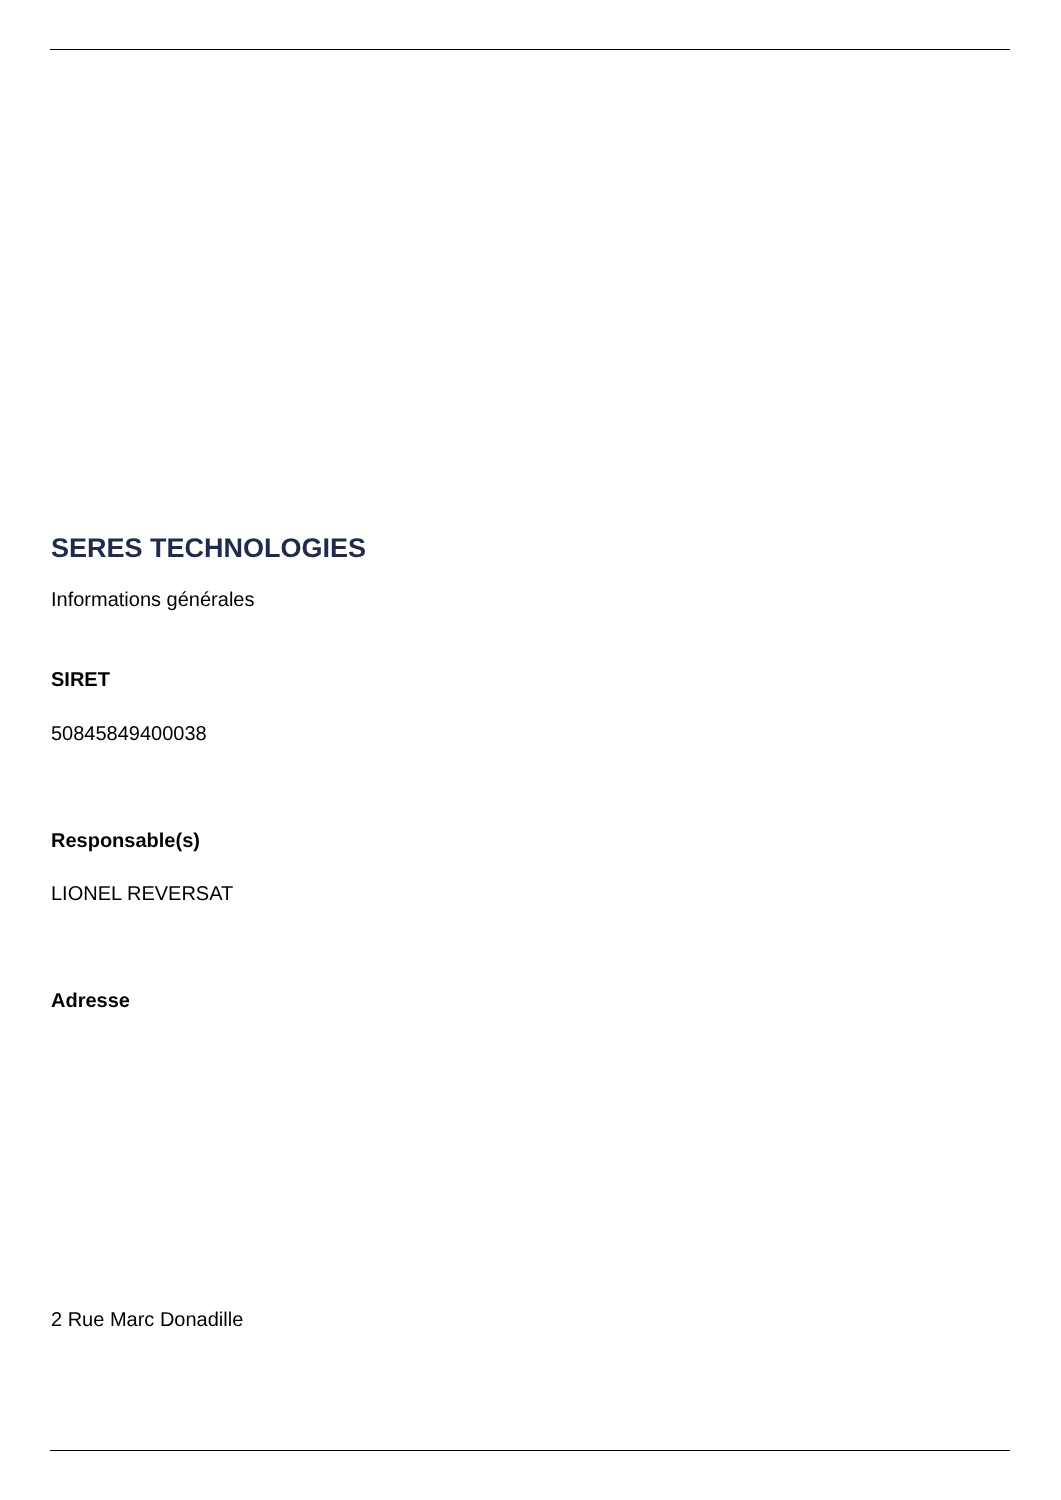SERES TECHNOLOGIES
Informations générales
SIRET
50845849400038
Responsable(s)
LIONEL REVERSAT
Adresse
2 Rue Marc Donadille